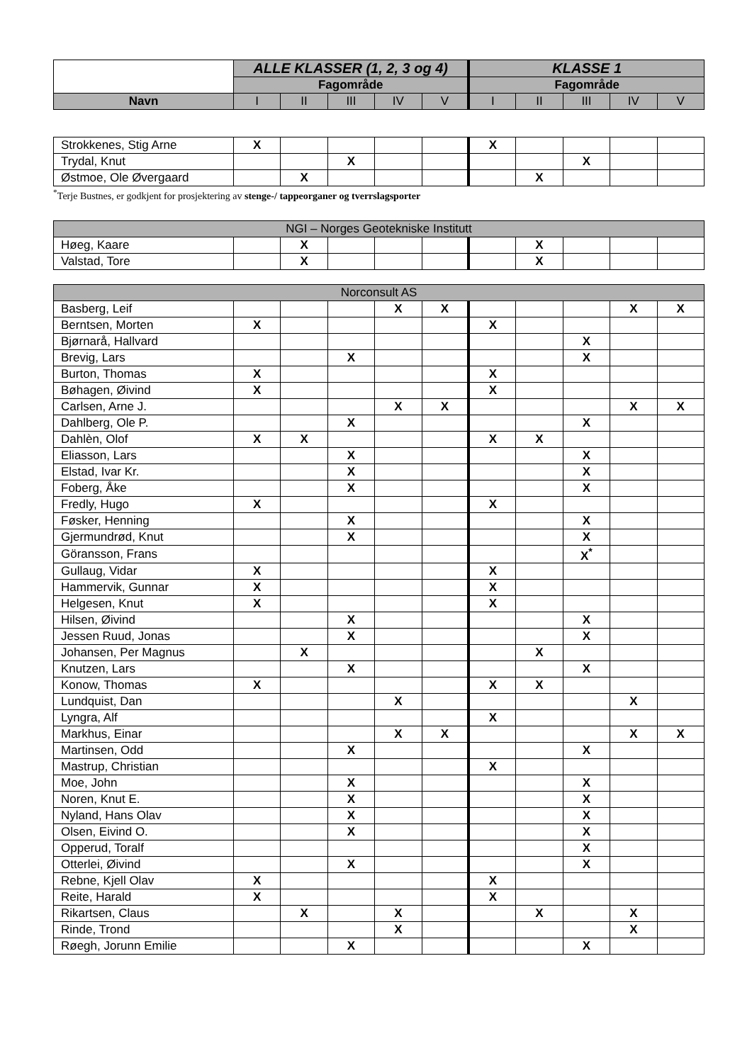| | ALLE KLASSER (1, 2, 3 og 4) | | | | | KLASSE 1 | | | | |
| --- | --- | --- | --- | --- | --- | --- | --- | --- | --- | --- |
| | Fagområde | | | | | Fagområde | | | | |
| Navn | I | II | III | IV | V | I | II | III | IV | V |
| Strokkenes, Stig Arne | X | | | | | X | | | | |
| Trydal, Knut | | | X | | | | | X | | |
| Østmoe, Ole Øvergaard | | X | | | | | X | | | |
<sup>*</sup> Terje Bustnes, er godkjent for prosjektering av stenge-/ tappeorganer og tverrslagsporter
| NGI – Norges Geotekniske Institutt | | | | | | | | | | |
| Høeg, Kaare | | X | | | | | X | | | |
| Valstad, Tore | | X | | | | | X | | | |
| Norconsult AS | | | | | | | | | | |
| Basberg, Leif | | | | X | X | | | | X | X |
| Berntsen, Morten | X | | | | | X | | | | |
| Bjørnarå, Hallvard | | | | | | | | X | | |
| Brevig, Lars | | | X | | | | | X | | |
| Burton, Thomas | X | | | | | X | | | | |
| Bøhagen, Øivind | X | | | | | X | | | | |
| Carlsen, Arne J. | | | | X | X | | | | X | X |
| Dahlberg, Ole P. | | | X | | | | | X | | |
| Dahlèn, Olof | X | X | | | | X | X | | | |
| Eliasson, Lars | | | X | | | | | X | | |
| Elstad, Ivar Kr. | | | X | | | | | X | | |
| Foberg, Åke | | | X | | | | | X | | |
| Fredly, Hugo | X | | | | | X | | | | |
| Føsker, Henning | | | X | | | | | X | | |
| Gjermundrød, Knut | | | X | | | | | X | | |
| Göransson, Frans | | | | | | | | X<sup>*</sup> | | |
| Gullaug, Vidar | X | | | | | X | | | | |
| Hammervik, Gunnar | X | | | | | X | | | | |
| Helgesen, Knut | X | | | | | X | | | | |
| Hilsen, Øivind | | | X | | | | | X | | |
| Jessen Ruud, Jonas | | | X | | | | | X | | |
| Johansen, Per Magnus | | X | | | | | X | | | |
| Knutzen, Lars | | | X | | | | | X | | |
| Konow, Thomas | X | | | | | X | X | | | |
| Lundquist, Dan | | | | X | | | | | X | |
| Lyngra, Alf | | | | | | X | | | | |
| Markhus, Einar | | | | X | X | | | | X | X |
| Martinsen, Odd | | | X | | | | | X | | |
| Mastrup, Christian | | | | | | X | | | | |
| Moe, John | | | X | | | | | X | | |
| Noren, Knut E. | | | X | | | | | X | | |
| Nyland, Hans Olav | | | X | | | | | X | | |
| Olsen, Eivind O. | | | X | | | | | X | | |
| Opperud, Toralf | | | | | | | | X | | |
| Otterlei, Øivind | | | X | | | | | X | | |
| Rebne, Kjell Olav | X | | | | | X | | | | |
| Reite, Harald | X | | | | | X | | | | |
| Rikartsen, Claus | | X | | X | | | X | | X | |
| Rinde, Trond | | | | X | | | | | X | |
| Røegh, Jorunn Emilie | | | X | | | | | X | | |